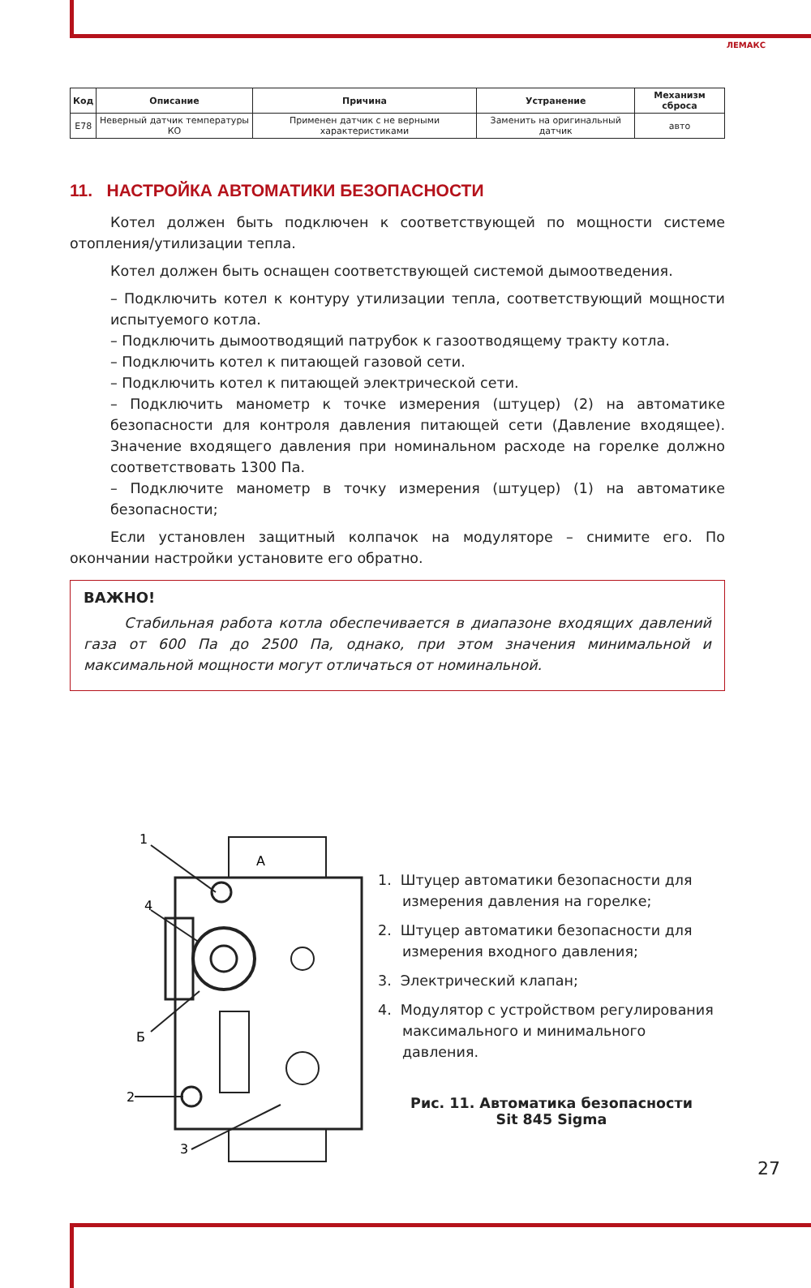ЛЕМАКС
| Код | Описание | Причина | Устранение | Механизм сброса |
| --- | --- | --- | --- | --- |
| E78 | Неверный датчик температуры КО | Применен датчик с не верными характеристиками | Заменить на оригинальный датчик | авто |
11. НАСТРОЙКА АВТОМАТИКИ БЕЗОПАСНОСТИ
Котел должен быть подключен к соответствующей по мощности системе отопления/утилизации тепла.
Котел должен быть оснащен соответствующей системой дымоотведения.
– Подключить котел к контуру утилизации тепла, соответствующий мощности испытуемого котла.
– Подключить дымоотводящий патрубок к газоотводящему тракту котла.
– Подключить котел к питающей газовой сети.
– Подключить котел к питающей электрической сети.
– Подключить манометр к точке измерения (штуцер) (2) на автоматике безопасности для контроля давления питающей сети (Давление входящее). Значение входящего давления при номинальном расходе на горелке должно соответствовать 1300 Па.
– Подключите манометр в точку измерения (штуцер) (1) на автоматике безопасности;
Если установлен защитный колпачок на модуляторе – снимите его. По окончании настройки установите его обратно.
ВАЖНО!
Стабильная работа котла обеспечивается в диапазоне входящих давлений газа от 600 Па до 2500 Па, однако, при этом значения минимальной и максимальной мощности могут отличаться от номинальной.
1
4
Б
2
3
А
1. Штуцер автоматики безопасности для измерения давления на горелке;
2. Штуцер автоматики безопасности для измерения входного давления;
3. Электрический клапан;
4. Модулятор с устройством регулирования максимального и минимального давления.
Рис. 11. Автоматика безопасности
Sit 845 Sigma
27